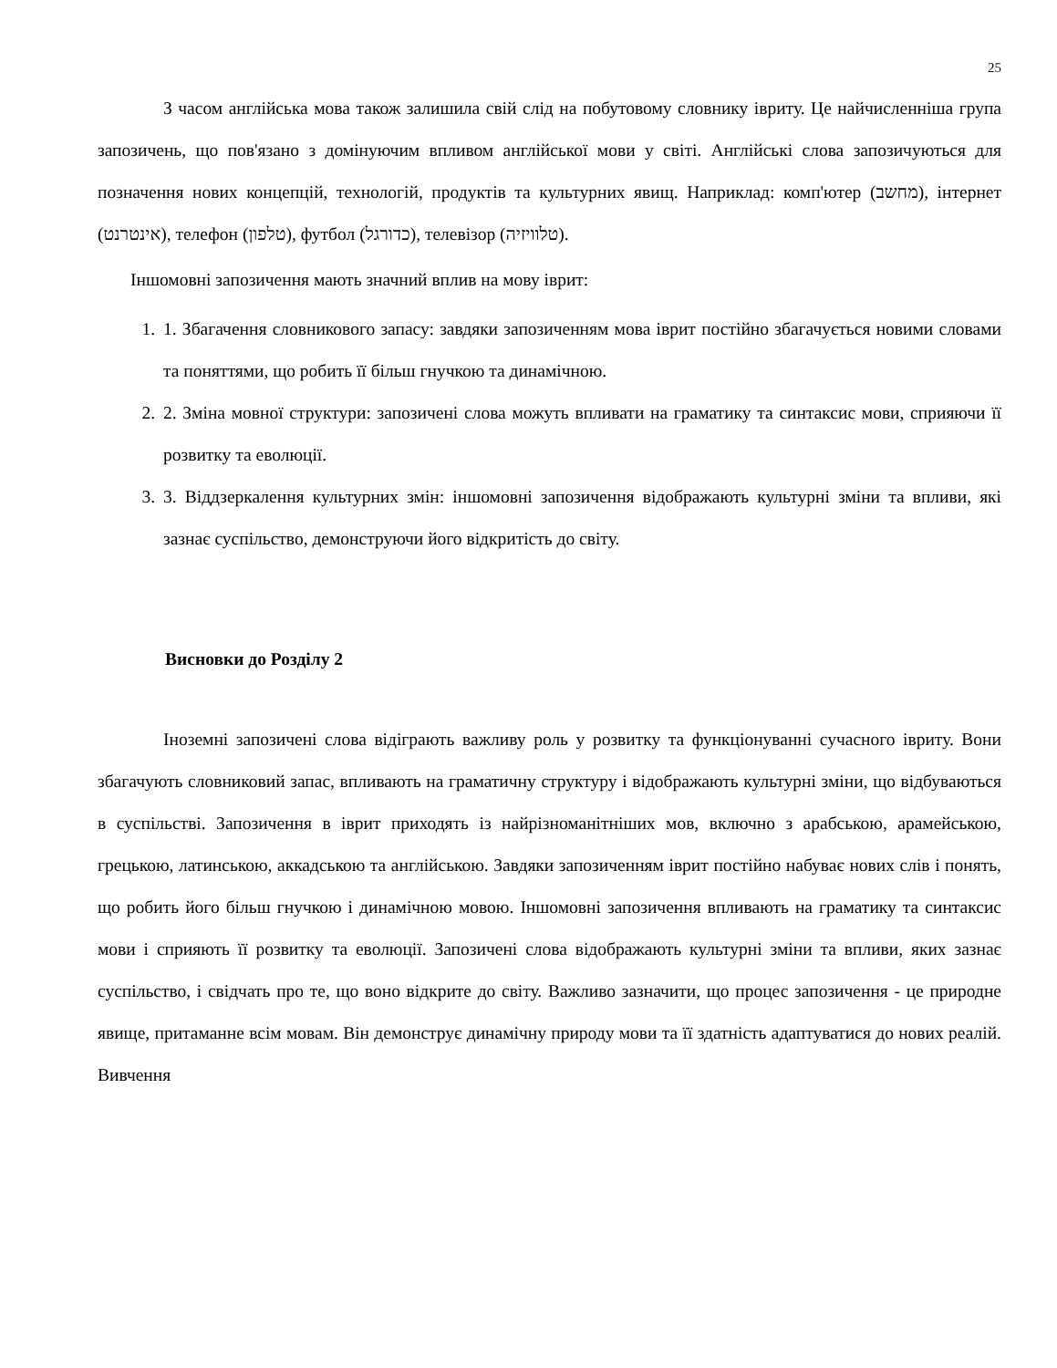25
З часом англійська мова також залишила свій слід на побутовому словнику івриту. Це найчисленніша група запозичень, що пов'язано з домінуючим впливом англійської мови у світі. Англійські слова запозичуються для позначення нових концепцій, технологій, продуктів та культурних явищ. Наприклад: комп'ютер (מחשב), інтернет (אינטרנט), телефон (טלפון), футбол (כדורגל), телевізор (טלוויזיה).
Іншомовні запозичення мають значний вплив на мову іврит:
1. 1. Збагачення словникового запасу: завдяки запозиченням мова іврит постійно збагачується новими словами та поняттями, що робить її більш гнучкою та динамічною.
2. 2. Зміна мовної структури: запозичені слова можуть впливати на граматику та синтаксис мови, сприяючи її розвитку та еволюції.
3. 3. Віддзеркалення культурних змін: іншомовні запозичення відображають культурні зміни та впливи, які зазнає суспільство, демонструючи його відкритість до світу.
Висновки до Розділу 2
Іноземні запозичені слова відіграють важливу роль у розвитку та функціонуванні сучасного івриту. Вони збагачують словниковий запас, впливають на граматичну структуру і відображають культурні зміни, що відбуваються в суспільстві. Запозичення в іврит приходять із найрізноманітніших мов, включно з арабською, арамейською, грецькою, латинською, аккадською та англійською. Завдяки запозиченням іврит постійно набуває нових слів і понять, що робить його більш гнучкою і динамічною мовою. Іншомовні запозичення впливають на граматику та синтаксис мови і сприяють її розвитку та еволюції. Запозичені слова відображають культурні зміни та впливи, яких зазнає суспільство, і свідчать про те, що воно відкрите до світу. Важливо зазначити, що процес запозичення - це природне явище, притаманне всім мовам. Він демонструє динамічну природу мови та її здатність адаптуватися до нових реалій. Вивчення